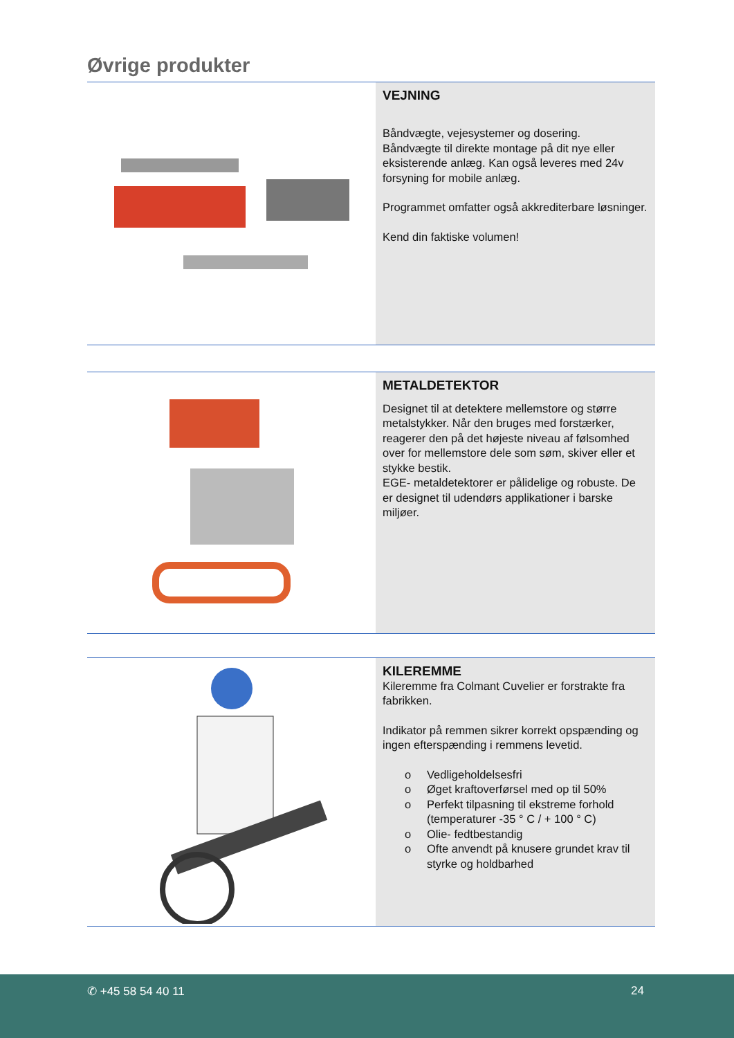Øvrige produkter
VEJNING
Båndvægte, vejesystemer og dosering.
Båndvægte til direkte montage på dit nye eller eksisterende anlæg. Kan også leveres med 24v forsyning for mobile anlæg.
Programmet omfatter også akkrediterbare løsninger.
Kend din faktiske volumen!
METALDETEKTOR
Designet til at detektere mellemstore og større metalstykker. Når den bruges med forstærker, reagerer den på det højeste niveau af følsomhed over for mellemstore dele som søm, skiver eller et stykke bestik.
EGE- metaldetektorer er pålidelige og robuste. De er designet til udendørs applikationer i barske miljøer.
KILEREMME
Kileremme fra Colmant Cuvelier er forstrakte fra fabrikken.
Indikator på remmen sikrer korrekt opspænding og ingen efterspænding i remmens levetid.
o Vedligeholdelsesfri
o Øget kraftoverførsel med op til 50%
o Perfekt tilpasning til ekstreme forhold (temperaturer -35 ° C / + 100 ° C)
o Olie- fedtbestandig
o Ofte anvendt på knusere grundet krav til styrke og holdbarhed
✆ +45 58 54 40 11 24